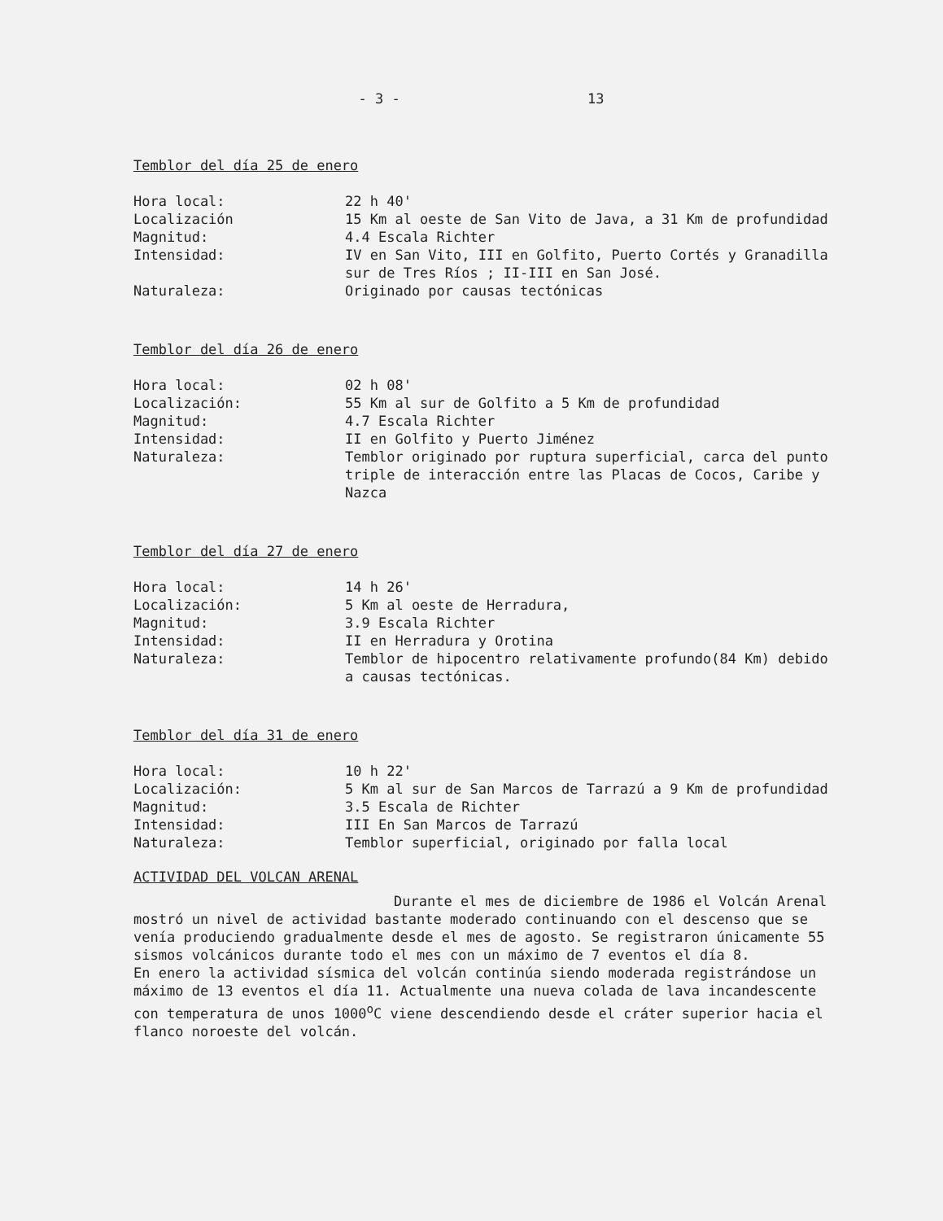- 3 - 13
Temblor del día 25 de enero
| Hora local: | 22 h 40' |
| Localización | 15 Km al oeste de San Vito de Java, a 31 Km de profundidad |
| Magnitud: | 4.4 Escala Richter |
| Intensidad: | IV en San Vito, III en Golfito, Puerto Cortés y Granadilla sur de Tres Ríos ; II-III en San José. |
| Naturaleza: | Originado por causas tectónicas |
Temblor del día 26 de enero
| Hora local: | 02 h 08' |
| Localización: | 55 Km al sur de Golfito a 5 Km de profundidad |
| Magnitud: | 4.7 Escala Richter |
| Intensidad: | II en Golfito y Puerto Jiménez |
| Naturaleza: | Temblor originado por ruptura superficial, carca del punto triple de interacción entre las Placas de Cocos, Caribe y Nazca |
Temblor del día 27 de enero
| Hora local: | 14 h 26' |
| Localización: | 5 Km al oeste de Herradura, |
| Magnitud: | 3.9 Escala Richter |
| Intensidad: | II en Herradura y Orotina |
| Naturaleza: | Temblor de hipocentro relativamente profundo(84 Km) debido a causas tectónicas. |
Temblor del día 31 de enero
| Hora local: | 10 h 22' |
| Localización: | 5 Km al sur de San Marcos de Tarrazú a 9 Km de profundidad |
| Magnitud: | 3.5 Escala de Richter |
| Intensidad: | III En San Marcos de Tarrazú |
| Naturaleza: | Temblor superficial, originado por falla local |
ACTIVIDAD DEL VOLCAN ARENAL
Durante el mes de diciembre de 1986 el Volcán Arenal mostró un nivel de actividad bastante moderado continuando con el descenso que se venía produciendo gradualmente desde el mes de agosto. Se registraron únicamente 55 sismos volcánicos durante todo el mes con un máximo de 7 eventos el día 8.
En enero la actividad sísmica del volcán continúa siendo moderada registrándose un máximo de 13 eventos el día 11. Actualmente una nueva colada de lava incandescente con temperatura de unos 1000<sup>o</sup>C viene descendiendo desde el cráter superior hacia el flanco noroeste del volcán.